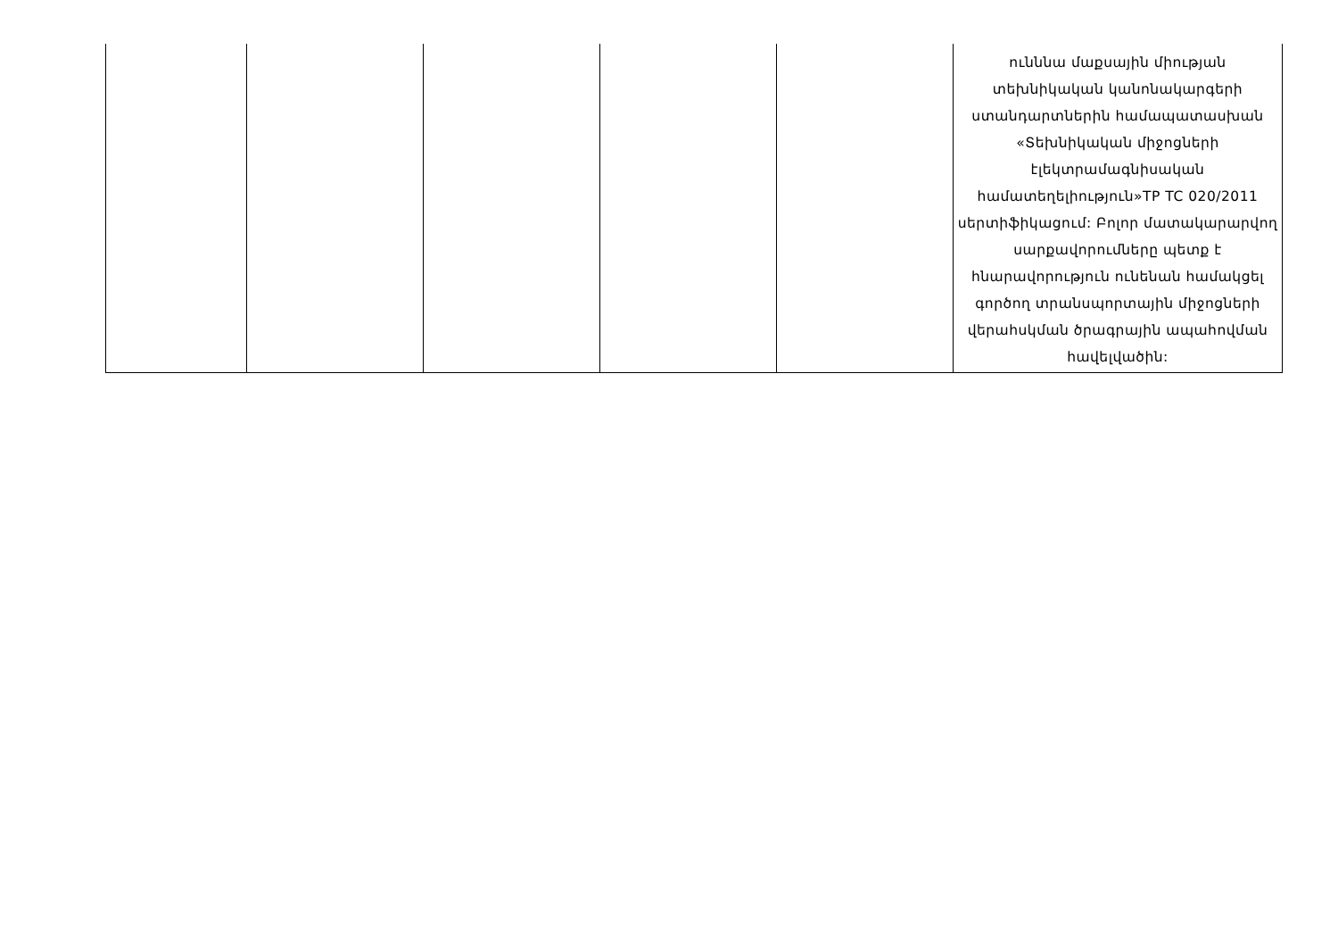| | | | | | ունննա մաքսային միության տեխնիկական կանոնակարգերի ստանդարտներին համապատասխան «Տեխնիկական միջոցների էլեկտրամագնիսական համատեղելիություն»TP TC 020/2011 սերտիֆիկացում: Բոլոր մատակարարվող սարքավորումները պետք է հնարավորություն ունենան համակցել գործող տրանսպորտային միջոցների վերահսկման ծրագրային ապահովման հավելվածին: |